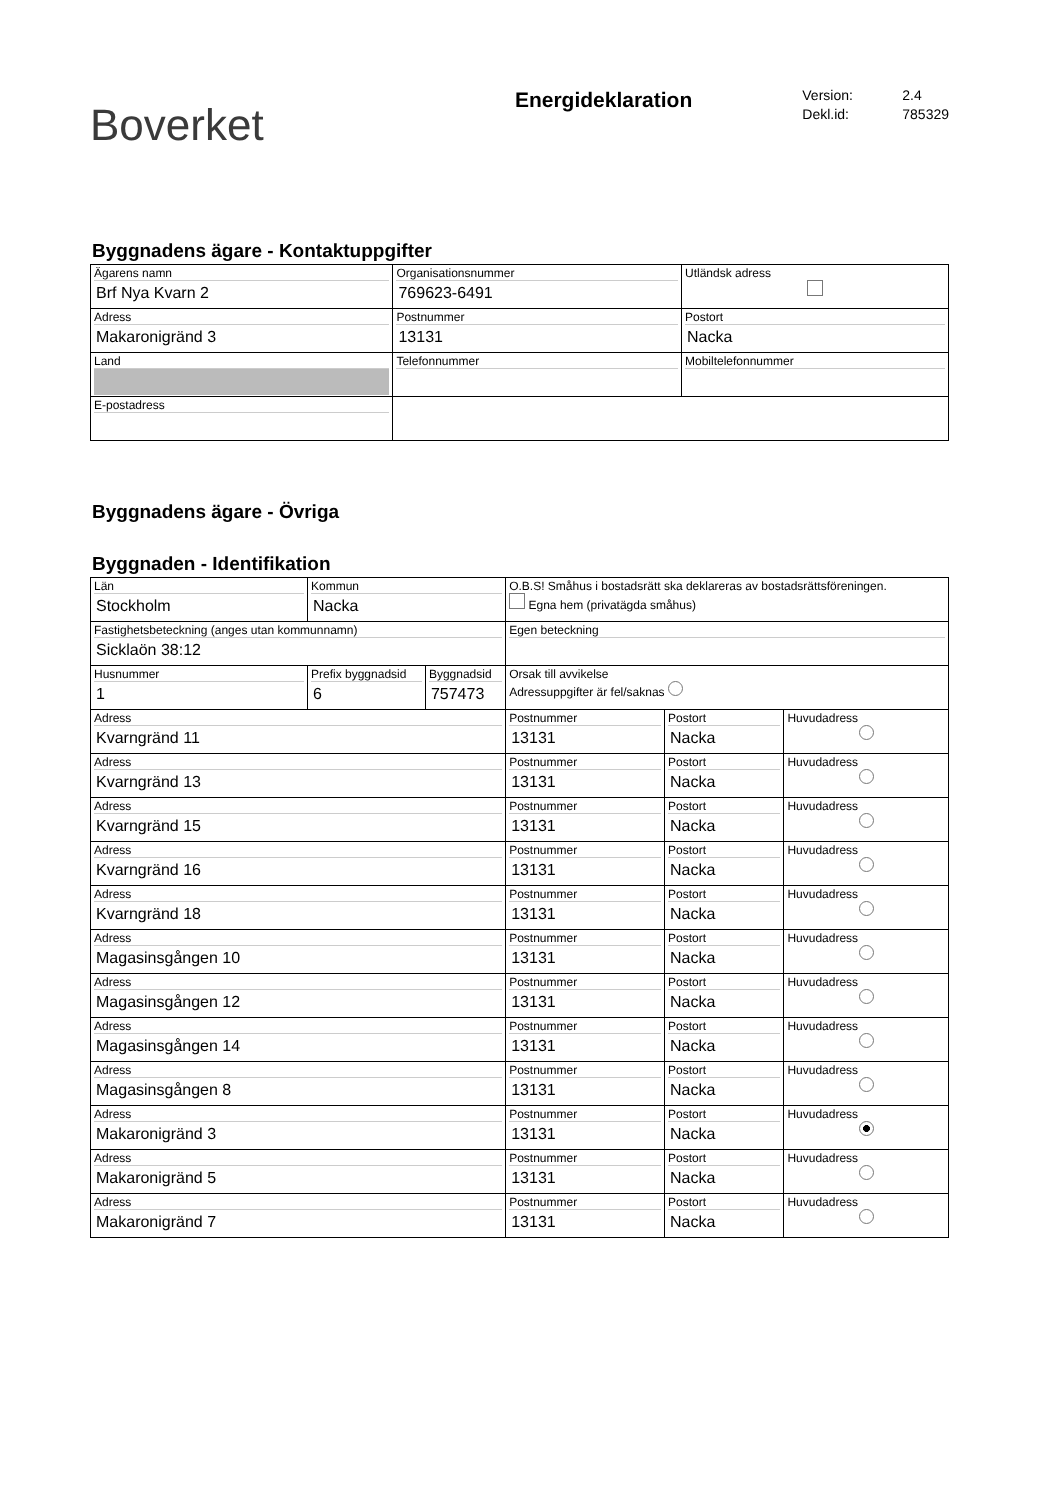Boverket
Energideklaration
Version: 2.4
Dekl.id: 785329
Byggnadens ägare - Kontaktuppgifter
| Ägarens namn Brf Nya Kvarn 2 | Organisationsnummer 769623-6491 | | | Utländsk adress |
| Adress Makaronigränd 3 | Postnummer 13131 | Postort Nacka | | |
| Land | Telefonnummer | | Mobiltelefonnummer | |
| E-postadress | | | | |
Byggnadens ägare - Övriga
Byggnaden - Identifikation
| Län Stockholm | Kommun Nacka | | O.B.S! Småhus i bostadsrätt ska deklareras av bostadsrättsföreningen. Egna hem (privatägda småhus) | | |
| Fastighetsbeteckning (anges utan kommunnamn) Sicklaön 38:12 | | | Egen beteckning | | |
| Husnummer 1 | Prefix byggnadsid 6 | Byggnadsid 757473 | Orsak till avvikelse Adressuppgifter är fel/saknas | | |
| Adress Kvarngränd 11 | | | Postnummer 13131 | Postort Nacka | Huvudadress |
| Adress Kvarngränd 13 | | | Postnummer 13131 | Postort Nacka | Huvudadress |
| Adress Kvarngränd 15 | | | Postnummer 13131 | Postort Nacka | Huvudadress |
| Adress Kvarngränd 16 | | | Postnummer 13131 | Postort Nacka | Huvudadress |
| Adress Kvarngränd 18 | | | Postnummer 13131 | Postort Nacka | Huvudadress |
| Adress Magasinsgången 10 | | | Postnummer 13131 | Postort Nacka | Huvudadress |
| Adress Magasinsgången 12 | | | Postnummer 13131 | Postort Nacka | Huvudadress |
| Adress Magasinsgången 14 | | | Postnummer 13131 | Postort Nacka | Huvudadress |
| Adress Magasinsgången 8 | | | Postnummer 13131 | Postort Nacka | Huvudadress |
| Adress Makaronigränd 3 | | | Postnummer 13131 | Postort Nacka | Huvudadress |
| Adress Makaronigränd 5 | | | Postnummer 13131 | Postort Nacka | Huvudadress |
| Adress Makaronigränd 7 | | | Postnummer 13131 | Postort Nacka | Huvudadress |